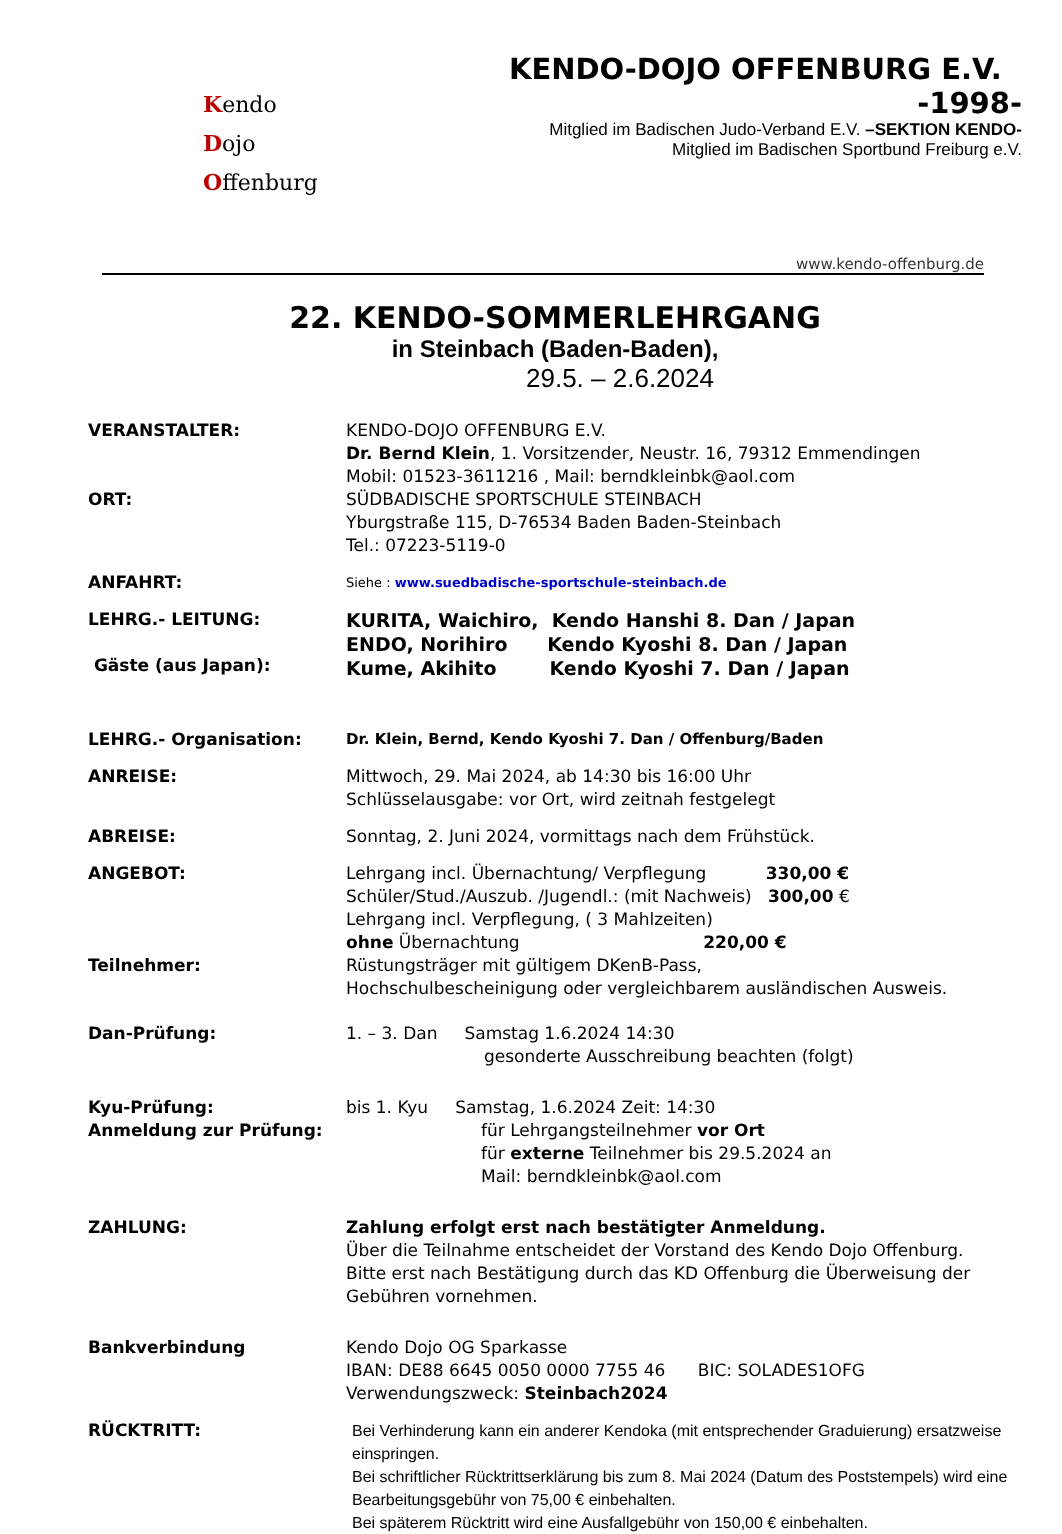Kendo
Dojo
Offenburg
KENDO-DOJO OFFENBURG E.V. -1998-
Mitglied im Badischen Judo-Verband E.V. –SEKTION KENDO-
Mitglied im Badischen Sportbund Freiburg e.V.
www.kendo-offenburg.de
22. KENDO-SOMMERLEHRGANG
in Steinbach (Baden-Baden),
29.5. – 2.6.2024
| VERANSTALTER: | KENDO-DOJO OFFENBURG E.V. Dr. Bernd Klein , 1. Vorsitzender, Neustr. 16, 79312 Emmendingen Mobil: 01523-3611216 , Mail: berndkleinbk@aol.com |
| ORT: | SÜDBADISCHE SPORTSCHULE STEINBACH Yburgstraße 115, D-76534 Baden Baden-Steinbach Tel.: 07223-5119-0 |
| ANFAHRT: | Siehe : www.suedbadische-sportschule-steinbach.de |
| LEHRG.- LEITUNG: Gäste (aus Japan): | KURITA, Waichiro, Kendo Hanshi 8. Dan / Japan ENDO, Norihiro Kendo Kyoshi 8. Dan / Japan Kume, Akihito Kendo Kyoshi 7. Dan / Japan |
| LEHRG.- Organisation: | Dr. Klein, Bernd, Kendo Kyoshi 7. Dan / Offenburg/Baden |
| ANREISE: | Mittwoch, 29. Mai 2024, ab 14:30 bis 16:00 Uhr Schlüsselausgabe: vor Ort, wird zeitnah festgelegt |
| ABREISE: | Sonntag, 2. Juni 2024, vormittags nach dem Frühstück. |
| ANGEBOT: | Lehrgang incl. Übernachtung/ Verpflegung 330,00 € Schüler/Stud./Auszub. /Jugendl.: (mit Nachweis) 300,00 € Lehrgang incl. Verpflegung, ( 3 Mahlzeiten) ohne Übernachtung 220,00 € |
| Teilnehmer: | Rüstungsträger mit gültigem DKenB-Pass, Hochschulbescheinigung oder vergleichbarem ausländischen Ausweis. |
| Dan-Prüfung: | 1. – 3. Dan Samstag 1.6.2024 14:30 gesonderte Ausschreibung beachten (folgt) |
| Kyu-Prüfung: Anmeldung zur Prüfung: | bis 1. Kyu Samstag, 1.6.2024 Zeit: 14:30 für Lehrgangsteilnehmer vor Ort für externe Teilnehmer bis 29.5.2024 an Mail: berndkleinbk@aol.com |
| ZAHLUNG: | Zahlung erfolgt erst nach bestätigter Anmeldung. Über die Teilnahme entscheidet der Vorstand des Kendo Dojo Offenburg. Bitte erst nach Bestätigung durch das KD Offenburg die Überweisung der Gebühren vornehmen. |
| Bankverbindung | Kendo Dojo OG Sparkasse IBAN: DE88 6645 0050 0000 7755 46 BIC: SOLADES1OFG Verwendungszweck: Steinbach2024 |
| RÜCKTRITT: | Bei Verhinderung kann ein anderer Kendoka (mit entsprechender Graduierung) ersatzweise einspringen. Bei schriftlicher Rücktrittserklärung bis zum 8. Mai 2024 (Datum des Poststempels) wird eine Bearbeitungsgebühr von 75,00 € einbehalten. Bei späterem Rücktritt wird eine Ausfallgebühr von 150,00 € einbehalten. |